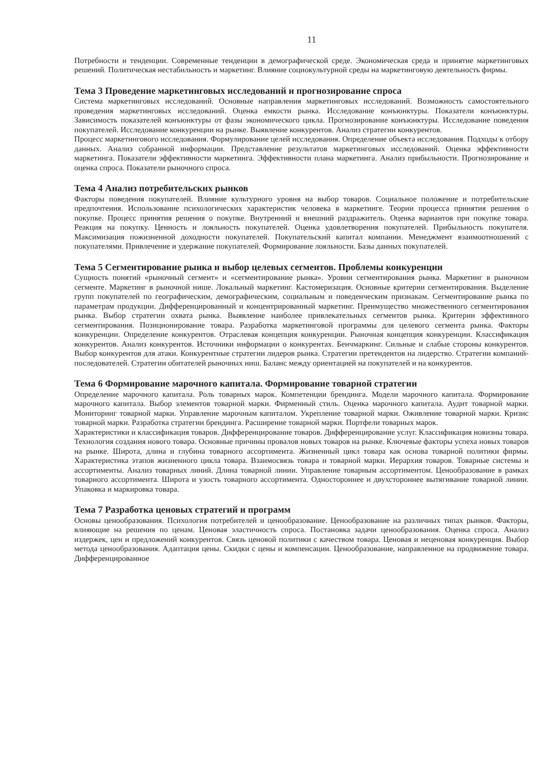11
Потребности и тенденции. Современные тенденции в демографической среде. Экономическая среда и принятие маркетинговых решений. Политическая нестабильность и маркетинг. Влияние социокультурной среды на маркетинговую деятельность фирмы.
Тема 3 Проведение маркетинговых исследований и прогнозирование спроса
Система маркетинговых исследований. Основные направления маркетинговых исследований. Возможность самостоятельного проведения маркетинговых исследований. Оценка емкости рынка. Исследование конъюнктуры. Показатели конъюнктуры. Зависимость показателей конъюнктуры от фазы экономического цикла. Прогнозирование конъюнктуры. Исследование поведения покупателей. Исследование конкуренции на рынке. Выявление конкурентов. Анализ стратегии конкурентов.
Процесс маркетингового исследования. Формулирование целей исследования. Определение объекта исследования. Подходы к отбору данных. Анализ собранной информации. Представление результатов маркетинговых исследований. Оценка эффективности маркетинга. Показатели эффективности маркетинга. Эффективности плана маркетинга. Анализ прибыльности. Прогнозирование и оценка спроса. Показатели рыночного спроса.
Тема 4 Анализ потребительских рынков
Факторы поведения покупателей. Влияние культурного уровня на выбор товаров. Социальное положение и потребительские предпочтения. Использование психологических характеристик человека в маркетинге. Теории процесса принятия решения о покупке. Процесс принятия решения о покупке. Внутренний и внешний раздражитель. Оценка вариантов при покупке товара. Реакция на покупку. Ценность и лояльность покупателей. Оценка удовлетворения покупателей. Прибыльность покупателя. Максимизация пожизненной доходности покупателей. Покупательский капитал компании. Менеджмент взаимоотношений с покупателями. Привлечение и удержание покупателей. Формирование лояльности. Базы данных покупателей.
Тема 5 Сегментирование рынка и выбор целевых сегментов. Проблемы конкуренции
Сущность понятий «рыночный сегмент» и «сегментирование рынка». Уровни сегментирования рынка. Маркетинг в рыночном сегменте. Маркетинг в рыночной нише. Локальный маркетинг. Кастомеризация. Основные критерии сегментирования. Выделение групп покупателей по географическим, демографическим, социальным и поведенческим признакам. Сегментирование рынка по параметрам продукции. Дифференцированный и концентрированный маркетинг. Преимущество множественного сегментирования рынка. Выбор стратегии охвата рынка. Выявление наиболее привлекательных сегментов рынка. Критерии эффективного сегментирования. Позиционирование товара. Разработка маркетинговой программы для целевого сегмента рынка. Факторы конкуренции. Определение конкурентов. Отраслевая концепция конкуренции. Рыночная концепция конкуренции. Классификация конкурентов. Анализ конкурентов. Источники информации о конкурентах. Бенчмаркинг. Сильные и слабые стороны конкурентов. Выбор конкурентов для атаки. Конкурентные стратегии лидеров рынка. Стратегии претендентов на лидерство. Стратегии компаний-последователей. Стратегии обитателей рыночных ниш. Баланс между ориентацией на покупателей и на конкурентов.
Тема 6 Формирование марочного капитала. Формирование товарной стратегии
Определение марочного капитала. Роль товарных марок. Компетенции брендинга. Модели марочного капитала. Формирование марочного капитала. Выбор элементов товарной марки. Фирменный стиль. Оценка марочного капитала. Аудит товарной марки. Мониторинг товарной марки. Управление марочным капиталом. Укрепление товарной марки. Оживление товарной марки. Кризис товарной марки. Разработка стратегии брендинга. Расширение товарной марки. Портфели товарных марок.
Характеристики и классификация товаров. Дифференцирование товаров. Дифференцирование услуг. Классификация новизны товара. Технология создания нового товара. Основные причины провалов новых товаров на рынке. Ключевые факторы успеха новых товаров на рынке. Широта, длина и глубина товарного ассортимента. Жизненный цикл товара как основа товарной политики фирмы. Характеристика этапов жизненного цикла товара. Взаимосвязь товара и товарной марки. Иерархия товаров. Товарные системы и ассортименты. Анализ товарных линий. Длина товарной линии. Управление товарным ассортиментом. Ценообразование в рамках товарного ассортимента. Широта и узость товарного ассортимента. Одностороннее и двухстороннее вытягивание товарной линии. Упаковка и маркировка товара.
Тема 7 Разработка ценовых стратегий и программ
Основы ценообразования. Психология потребителей и ценообразование. Ценообразование на различных типах рынков. Факторы, влияющие на решения по ценам. Ценовая эластичность спроса. Постановка задачи ценообразования. Оценка спроса. Анализ издержек, цен и предложений конкурентов. Связь ценовой политики с качеством товара. Ценовая и неценовая конкуренция. Выбор метода ценообразования. Адаптация цены. Скидки с цены и компенсации. Ценообразование, направленное на продвижение товара. Дифференцированное